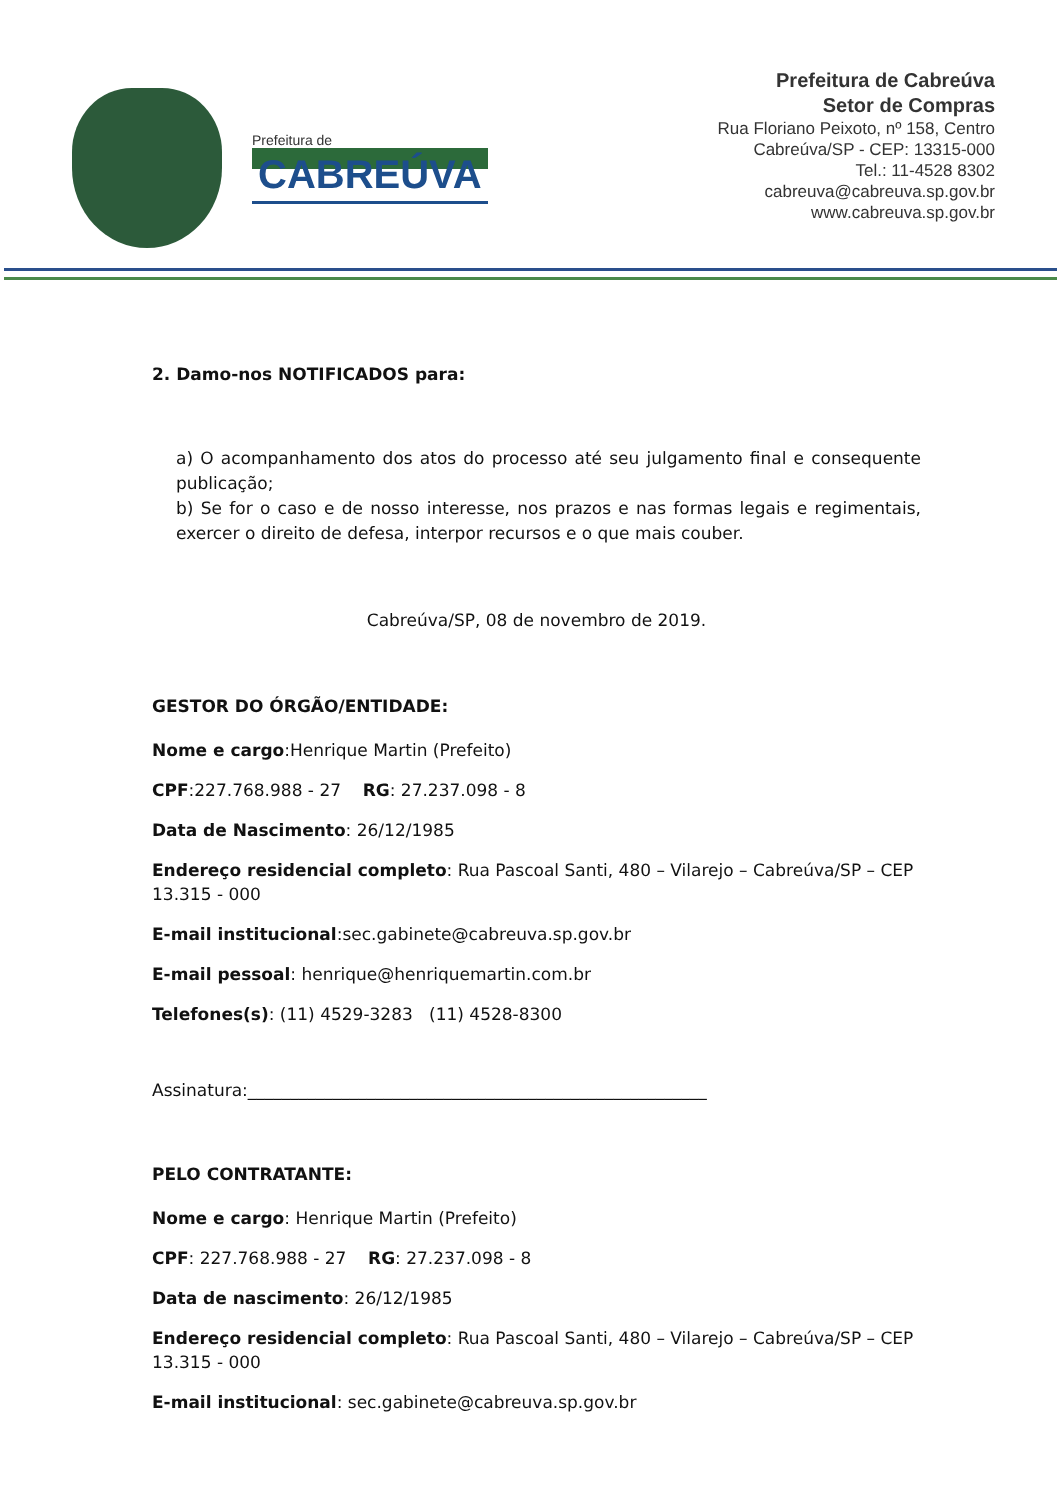Prefeitura de
CABREÚVA
Prefeitura de Cabreúva
Setor de Compras
Rua Floriano Peixoto, nº 158, Centro
Cabreúva/SP - CEP: 13315-000
Tel.: 11-4528 8302
cabreuva@cabreuva.sp.gov.br
www.cabreuva.sp.gov.br
2. Damo-nos NOTIFICADOS para:
a) O acompanhamento dos atos do processo até seu julgamento final e consequente publicação;
b) Se for o caso e de nosso interesse, nos prazos e nas formas legais e regimentais, exercer o direito de defesa, interpor recursos e o que mais couber.
Cabreúva/SP, 08 de novembro de 2019.
GESTOR DO ÓRGÃO/ENTIDADE:
Nome e cargo:Henrique Martin (Prefeito)
CPF:227.768.988 - 27 RG: 27.237.098 - 8
Data de Nascimento: 26/12/1985
Endereço residencial completo: Rua Pascoal Santi, 480 – Vilarejo – Cabreúva/SP – CEP 13.315 - 000
E-mail institucional:sec.gabinete@cabreuva.sp.gov.br
E-mail pessoal: henrique@henriquemartin.com.br
Telefones(s): (11) 4529-3283 (11) 4528-8300
Assinatura:______________________________________________________
PELO CONTRATANTE:
Nome e cargo: Henrique Martin (Prefeito)
CPF: 227.768.988 - 27 RG: 27.237.098 - 8
Data de nascimento: 26/12/1985
Endereço residencial completo: Rua Pascoal Santi, 480 – Vilarejo – Cabreúva/SP – CEP 13.315 - 000
E-mail institucional: sec.gabinete@cabreuva.sp.gov.br